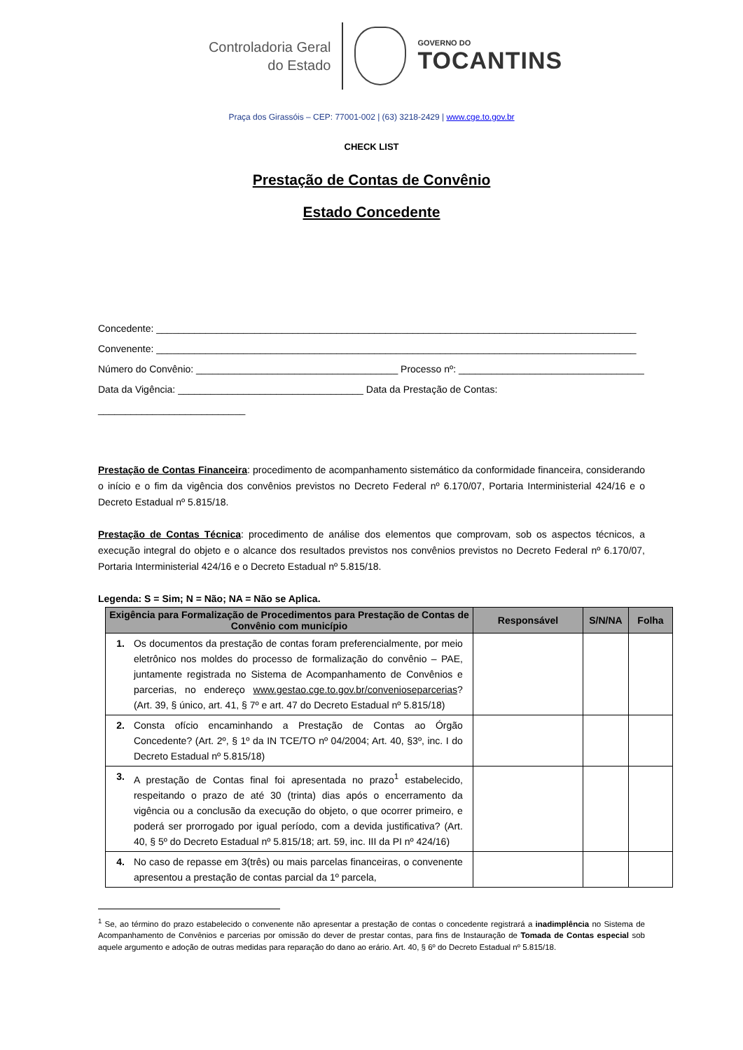Controladoria Geral
do Estado
GOVERNO DO
TOCANTINS
Praça dos Girassóis – CEP: 77001-002 | (63) 3218-2429 | www.cge.to.gov.br
CHECK LIST
Prestação de Contas de Convênio
Estado Concedente
Concedente: ________________________________________________________________________________________
Convenente: ________________________________________________________________________________________
Número do Convênio: _____________________________________ Processo nº: __________________________________
Data da Vigência: __________________________________ Data da Prestação de Contas: ___________________________
Prestação de Contas Financeira: procedimento de acompanhamento sistemático da conformidade financeira, considerando o início e o fim da vigência dos convênios previstos no Decreto Federal nº 6.170/07, Portaria Interministerial 424/16 e o Decreto Estadual nº 5.815/18.
Prestação de Contas Técnica: procedimento de análise dos elementos que comprovam, sob os aspectos técnicos, a execução integral do objeto e o alcance dos resultados previstos nos convênios previstos no Decreto Federal nº 6.170/07, Portaria Interministerial 424/16 e o Decreto Estadual nº 5.815/18.
Legenda: S = Sim; N = Não; NA = Não se Aplica.
| Exigência para Formalização de Procedimentos para Prestação de Contas de Convênio com município | Responsável | S/N/NA | Folha |
| --- | --- | --- | --- |
| 1. Os documentos da prestação de contas foram preferencialmente, por meio eletrônico nos moldes do processo de formalização do convênio – PAE, juntamente registrada no Sistema de Acompanhamento de Convênios e parcerias, no endereço www.gestao.cge.to.gov.br/convenioseparcerias ? (Art. 39, § único, art. 41, § 7º e art. 47 do Decreto Estadual nº 5.815/18) | | | |
| 2. Consta ofício encaminhando a Prestação de Contas ao Órgão Concedente? (Art. 2º, § 1º da IN TCE/TO nº 04/2004; Art. 40, §3º, inc. I do Decreto Estadual nº 5.815/18) | | | |
| 3. A prestação de Contas final foi apresentada no prazo<sup>1</sup> estabelecido, respeitando o prazo de até 30 (trinta) dias após o encerramento da vigência ou a conclusão da execução do objeto, o que ocorrer primeiro, e poderá ser prorrogado por igual período, com a devida justificativa? (Art. 40, § 5º do Decreto Estadual nº 5.815/18; art. 59, inc. III da PI nº 424/16) | | | |
| 4. No caso de repasse em 3(três) ou mais parcelas financeiras, o convenente apresentou a prestação de contas parcial da 1º parcela, | | | |
<sup>1</sup> Se, ao término do prazo estabelecido o convenente não apresentar a prestação de contas o concedente registrará a inadimplência no Sistema de Acompanhamento de Convênios e parcerias por omissão do dever de prestar contas, para fins de Instauração de Tomada de Contas especial sob aquele argumento e adoção de outras medidas para reparação do dano ao erário. Art. 40, § 6º do Decreto Estadual nº 5.815/18.